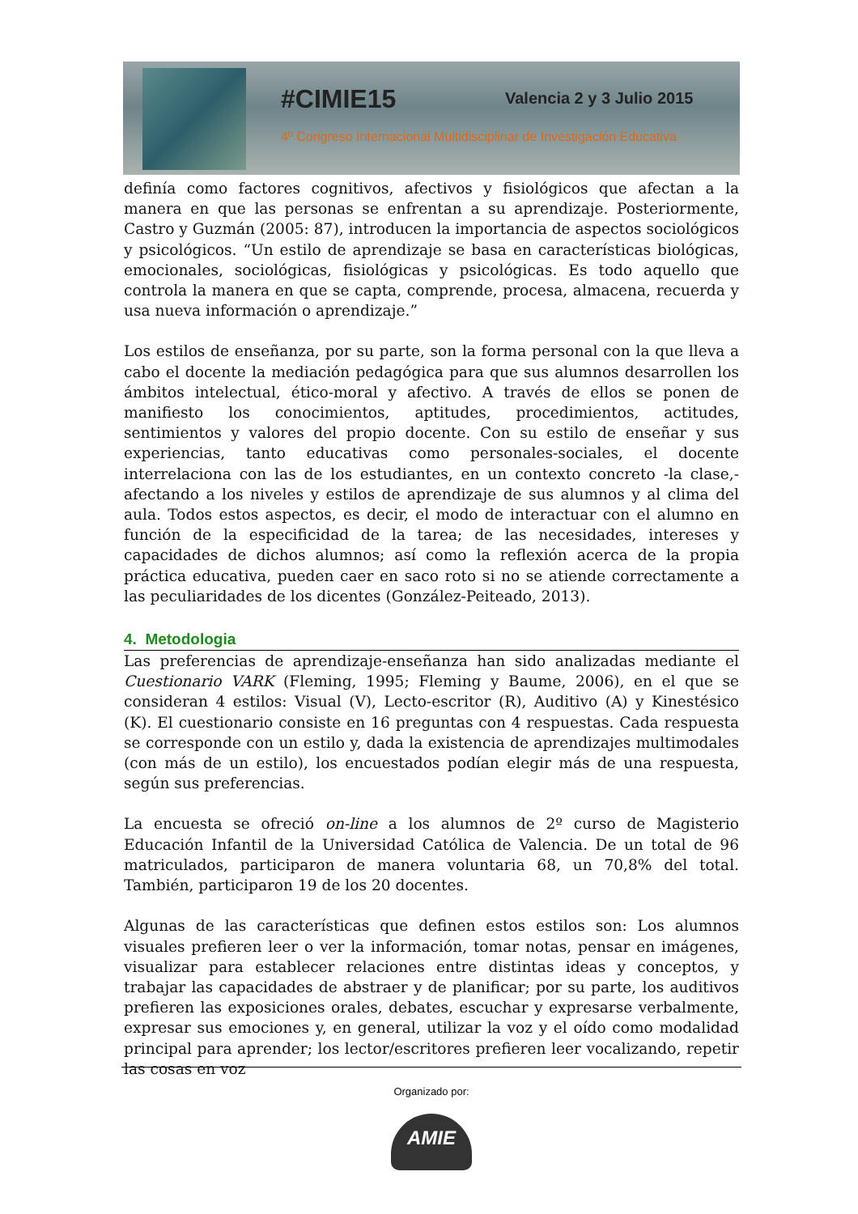#CIMIE15 Valencia 2 y 3 Julio 2015
4º Congreso Internacional Multidisciplinar de Investigación Educativa
definía como factores cognitivos, afectivos y fisiológicos que afectan a la manera en que las personas se enfrentan a su aprendizaje. Posteriormente, Castro y Guzmán (2005: 87), introducen la importancia de aspectos sociológicos y psicológicos. “Un estilo de aprendizaje se basa en características biológicas, emocionales, sociológicas, fisiológicas y psicológicas. Es todo aquello que controla la manera en que se capta, comprende, procesa, almacena, recuerda y usa nueva información o aprendizaje.”
Los estilos de enseñanza, por su parte, son la forma personal con la que lleva a cabo el docente la mediación pedagógica para que sus alumnos desarrollen los ámbitos intelectual, ético-moral y afectivo. A través de ellos se ponen de manifiesto los conocimientos, aptitudes, procedimientos, actitudes, sentimientos y valores del propio docente. Con su estilo de enseñar y sus experiencias, tanto educativas como personales-sociales, el docente interrelaciona con las de los estudiantes, en un contexto concreto -la clase,- afectando a los niveles y estilos de aprendizaje de sus alumnos y al clima del aula. Todos estos aspectos, es decir, el modo de interactuar con el alumno en función de la especificidad de la tarea; de las necesidades, intereses y capacidades de dichos alumnos; así como la reflexión acerca de la propia práctica educativa, pueden caer en saco roto si no se atiende correctamente a las peculiaridades de los dicentes (González-Peiteado, 2013).
4. Metodologia
Las preferencias de aprendizaje-enseñanza han sido analizadas mediante el Cuestionario VARK (Fleming, 1995; Fleming y Baume, 2006), en el que se consideran 4 estilos: Visual (V), Lecto-escritor (R), Auditivo (A) y Kinestésico (K). El cuestionario consiste en 16 preguntas con 4 respuestas. Cada respuesta se corresponde con un estilo y, dada la existencia de aprendizajes multimodales (con más de un estilo), los encuestados podían elegir más de una respuesta, según sus preferencias.
La encuesta se ofreció on-line a los alumnos de 2º curso de Magisterio Educación Infantil de la Universidad Católica de Valencia. De un total de 96 matriculados, participaron de manera voluntaria 68, un 70,8% del total. También, participaron 19 de los 20 docentes.
Algunas de las características que definen estos estilos son: Los alumnos visuales prefieren leer o ver la información, tomar notas, pensar en imágenes, visualizar para establecer relaciones entre distintas ideas y conceptos, y trabajar las capacidades de abstraer y de planificar; por su parte, los auditivos prefieren las exposiciones orales, debates, escuchar y expresarse verbalmente, expresar sus emociones y, en general, utilizar la voz y el oído como modalidad principal para aprender; los lector/escritores prefieren leer vocalizando, repetir las cosas en voz
Organizado por:
AMIE